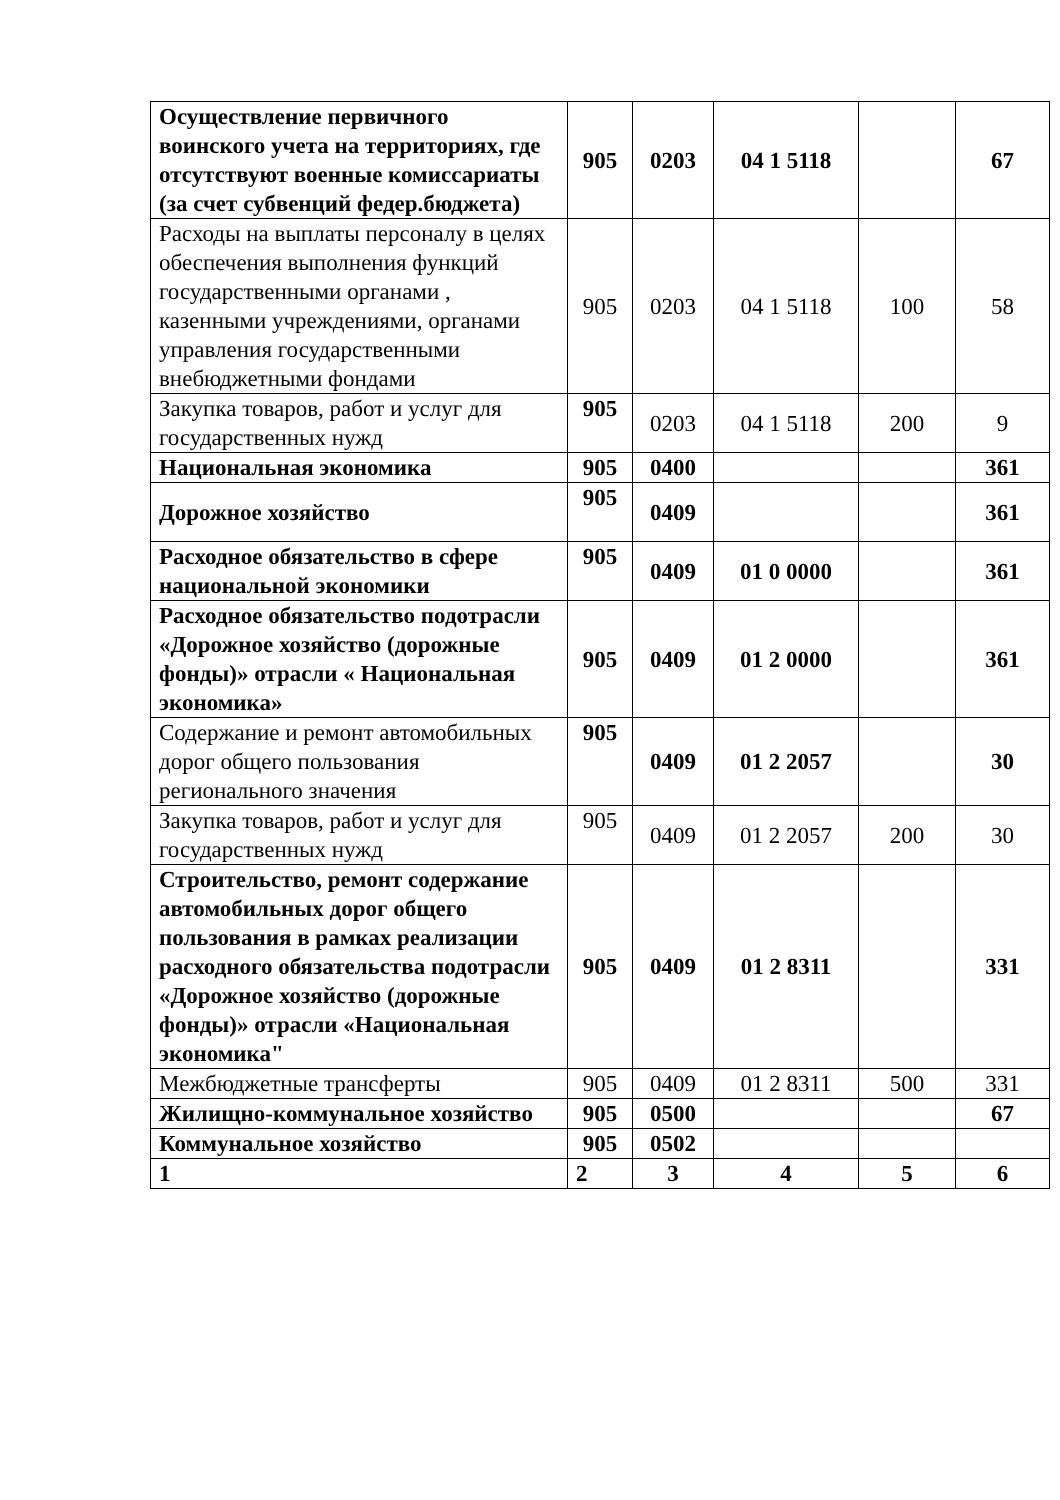| Осуществление первичного воинского учета на территориях, где отсутствуют военные комиссариаты (за счет субвенций федер.бюджета) | 905 | 0203 | 04 1 5118 | | 67 |
| Расходы на выплаты персоналу в целях обеспечения выполнения функций государственными органами , казенными учреждениями, органами управления государственными внебюджетными фондами | 905 | 0203 | 04 1 5118 | 100 | 58 |
| Закупка товаров, работ и услуг для государственных нужд | 905 | 0203 | 04 1 5118 | 200 | 9 |
| Национальная экономика | 905 | 0400 | | | 361 |
| Дорожное хозяйство | 905 | 0409 | | | 361 |
| Расходное обязательство в сфере национальной экономики | 905 | 0409 | 01 0 0000 | | 361 |
| Расходное обязательство подотрасли «Дорожное хозяйство (дорожные фонды)» отрасли « Национальная экономика» | 905 | 0409 | 01 2 0000 | | 361 |
| Содержание и ремонт автомобильных дорог общего пользования регионального значения | 905 | 0409 | 01 2 2057 | | 30 |
| Закупка товаров, работ и услуг для государственных нужд | 905 | 0409 | 01 2 2057 | 200 | 30 |
| Строительство, ремонт содержание автомобильных дорог общего пользования в рамках реализации расходного обязательства подотрасли «Дорожное хозяйство (дорожные фонды)» отрасли «Национальная экономика" | 905 | 0409 | 01 2 8311 | | 331 |
| Межбюджетные трансферты | 905 | 0409 | 01 2 8311 | 500 | 331 |
| Жилищно-коммунальное хозяйство | 905 | 0500 | | | 67 |
| Коммунальное хозяйство | 905 | 0502 | | | |
| 1 | 2 | 3 | 4 | 5 | 6 |